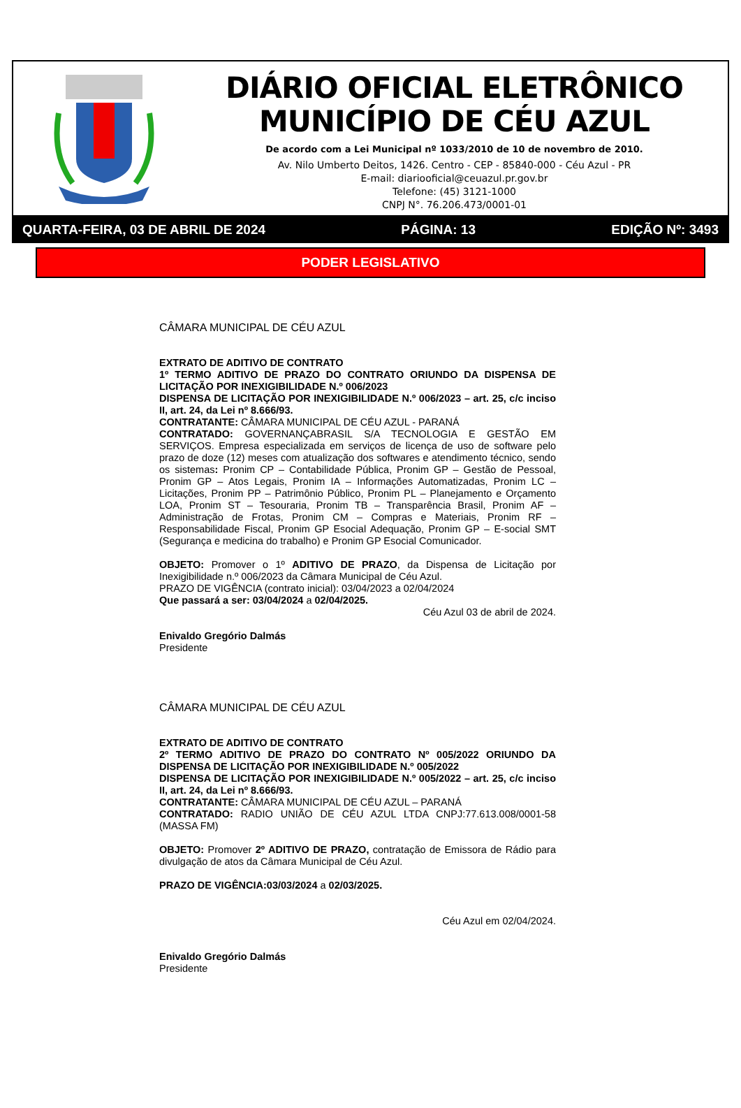DIÁRIO OFICIAL ELETRÔNICO
MUNICÍPIO DE CÉU AZUL
De acordo com a Lei Municipal nº 1033/2010 de 10 de novembro de 2010.
Av. Nilo Umberto Deitos, 1426. Centro - CEP - 85840-000 - Céu Azul - PR
E-mail: diariooficial@ceuazul.pr.gov.br
Telefone: (45) 3121-1000
CNPJ N°. 76.206.473/0001-01
QUARTA-FEIRA, 03 DE ABRIL DE 2024 PÁGINA: 13 EDIÇÃO Nº: 3493
PODER LEGISLATIVO
CÂMARA MUNICIPAL DE CÉU AZUL
EXTRATO DE ADITIVO DE CONTRATO
1º TERMO ADITIVO DE PRAZO DO CONTRATO ORIUNDO DA DISPENSA DE LICITAÇÃO POR INEXIGIBILIDADE N.º 006/2023
DISPENSA DE LICITAÇÃO POR INEXIGIBILIDADE N.º 006/2023 – art. 25, c/c inciso II, art. 24, da Lei nº 8.666/93.
CONTRATANTE: CÂMARA MUNICIPAL DE CÉU AZUL - PARANÁ
CONTRATADO: GOVERNANÇABRASIL S/A TECNOLOGIA E GESTÃO EM SERVIÇOS. Empresa especializada em serviços de licença de uso de software pelo prazo de doze (12) meses com atualização dos softwares e atendimento técnico, sendo os sistemas: Pronim CP – Contabilidade Pública, Pronim GP – Gestão de Pessoal, Pronim GP – Atos Legais, Pronim IA – Informações Automatizadas, Pronim LC – Licitações, Pronim PP – Patrimônio Público, Pronim PL – Planejamento e Orçamento LOA, Pronim ST – Tesouraria, Pronim TB – Transparência Brasil, Pronim AF – Administração de Frotas, Pronim CM – Compras e Materiais, Pronim RF – Responsabilidade Fiscal, Pronim GP Esocial Adequação, Pronim GP – E-social SMT (Segurança e medicina do trabalho) e Pronim GP Esocial Comunicador.
OBJETO: Promover o 1º ADITIVO DE PRAZO, da Dispensa de Licitação por Inexigibilidade n.º 006/2023 da Câmara Municipal de Céu Azul.
PRAZO DE VIGÊNCIA (contrato inicial): 03/04/2023 a 02/04/2024
Que passará a ser: 03/04/2024 a 02/04/2025.
Céu Azul 03 de abril de 2024.
Enivaldo Gregório Dalmás
Presidente
CÂMARA MUNICIPAL DE CÉU AZUL
EXTRATO DE ADITIVO DE CONTRATO
2º TERMO ADITIVO DE PRAZO DO CONTRATO Nº 005/2022 ORIUNDO DA DISPENSA DE LICITAÇÃO POR INEXIGIBILIDADE N.º 005/2022
DISPENSA DE LICITAÇÃO POR INEXIGIBILIDADE N.º 005/2022 – art. 25, c/c inciso II, art. 24, da Lei nº 8.666/93.
CONTRATANTE: CÂMARA MUNICIPAL DE CÉU AZUL – PARANÁ
CONTRATADO: RADIO UNIÃO DE CÉU AZUL LTDA CNPJ:77.613.008/0001-58 (MASSA FM)
OBJETO: Promover 2º ADITIVO DE PRAZO, contratação de Emissora de Rádio para divulgação de atos da Câmara Municipal de Céu Azul.
PRAZO DE VIGÊNCIA:03/03/2024 a 02/03/2025.
Céu Azul em 02/04/2024.
Enivaldo Gregório Dalmás
Presidente